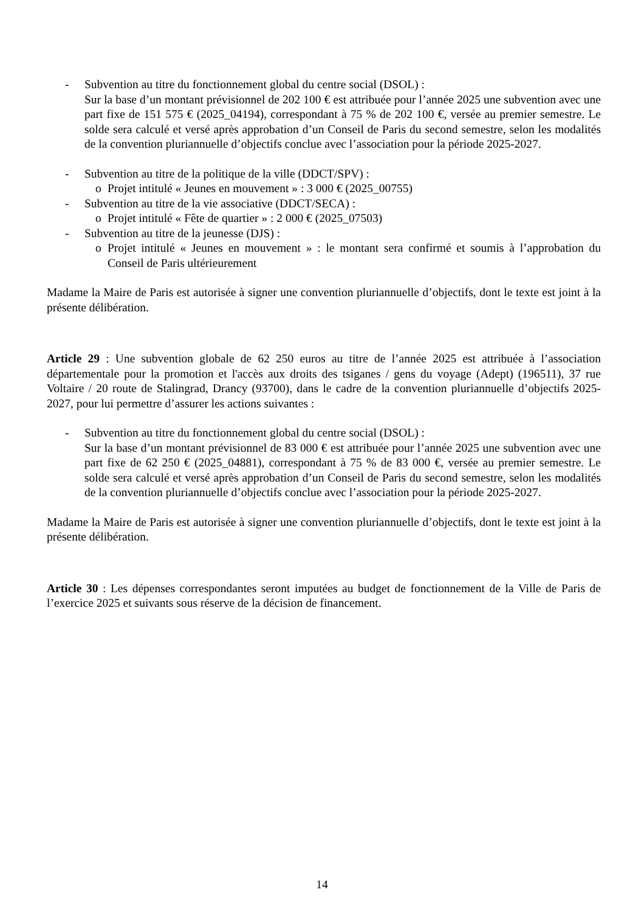- Subvention au titre du fonctionnement global du centre social (DSOL) :
Sur la base d’un montant prévisionnel de 202 100 € est attribuée pour l’année 2025 une subvention avec une part fixe de 151 575 € (2025_04194), correspondant à 75 % de 202 100 €, versée au premier semestre. Le solde sera calculé et versé après approbation d’un Conseil de Paris du second semestre, selon les modalités de la convention pluriannuelle d’objectifs conclue avec l’association pour la période 2025-2027.
- Subvention au titre de la politique de la ville (DDCT/SPV) :
o Projet intitulé « Jeunes en mouvement » : 3 000 € (2025_00755)
- Subvention au titre de la vie associative (DDCT/SECA) :
o Projet intitulé « Fête de quartier » : 2 000 € (2025_07503)
- Subvention au titre de la jeunesse (DJS) :
o Projet intitulé « Jeunes en mouvement » : le montant sera confirmé et soumis à l’approbation du Conseil de Paris ultérieurement
Madame la Maire de Paris est autorisée à signer une convention pluriannuelle d’objectifs, dont le texte est joint à la présente délibération.
Article 29 : Une subvention globale de 62 250 euros au titre de l’année 2025 est attribuée à l’association départementale pour la promotion et l'accès aux droits des tsiganes / gens du voyage (Adept) (196511), 37 rue Voltaire / 20 route de Stalingrad, Drancy (93700), dans le cadre de la convention pluriannuelle d’objectifs 2025-2027, pour lui permettre d’assurer les actions suivantes :
- Subvention au titre du fonctionnement global du centre social (DSOL) :
Sur la base d’un montant prévisionnel de 83 000 € est attribuée pour l’année 2025 une subvention avec une part fixe de 62 250 € (2025_04881), correspondant à 75 % de 83 000 €, versée au premier semestre. Le solde sera calculé et versé après approbation d’un Conseil de Paris du second semestre, selon les modalités de la convention pluriannuelle d’objectifs conclue avec l’association pour la période 2025-2027.
Madame la Maire de Paris est autorisée à signer une convention pluriannuelle d’objectifs, dont le texte est joint à la présente délibération.
Article 30 : Les dépenses correspondantes seront imputées au budget de fonctionnement de la Ville de Paris de l’exercice 2025 et suivants sous réserve de la décision de financement.
14